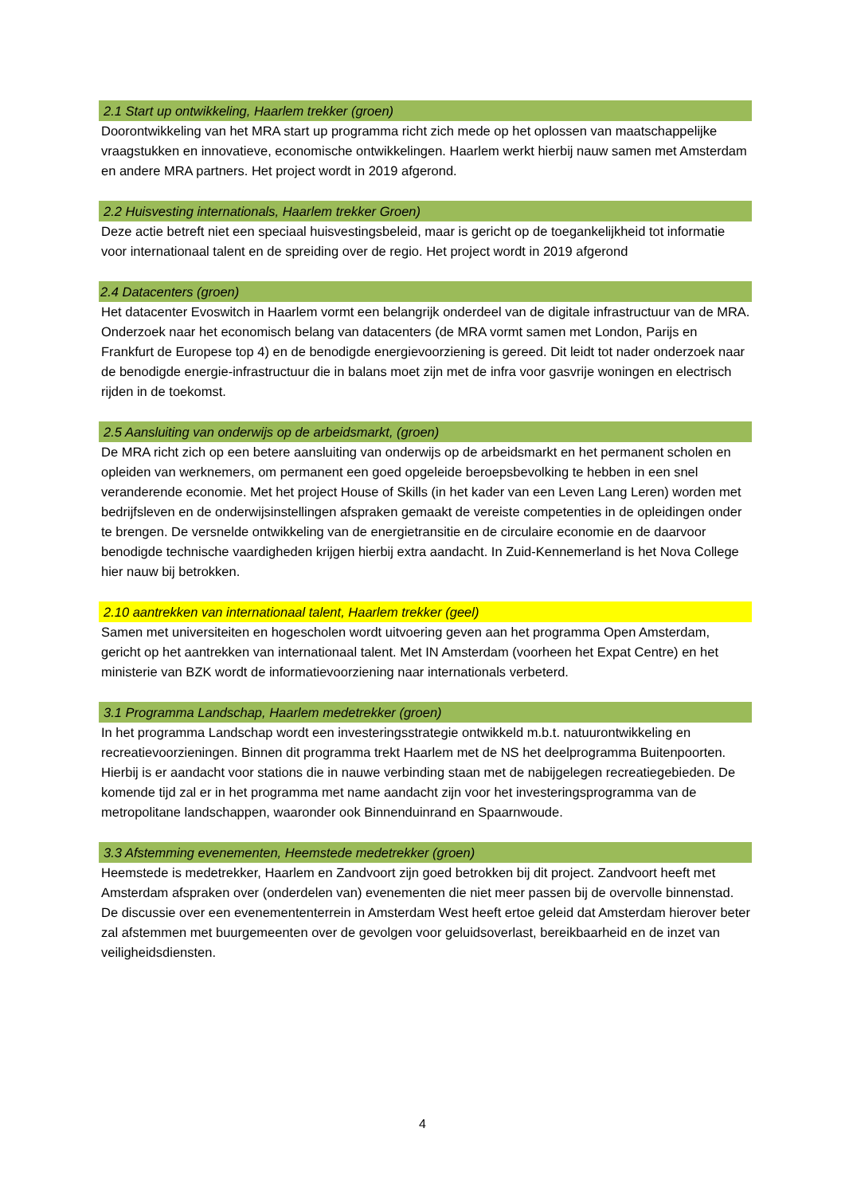2.1 Start up ontwikkeling, Haarlem trekker (groen)
Doorontwikkeling van het MRA start up programma richt zich mede op het oplossen van maatschappelijke vraagstukken en innovatieve, economische ontwikkelingen. Haarlem werkt hierbij nauw samen met Amsterdam en andere MRA partners. Het project wordt in 2019 afgerond.
2.2 Huisvesting internationals, Haarlem trekker Groen)
Deze actie betreft niet een speciaal huisvestingsbeleid, maar is gericht op de toegankelijkheid tot informatie voor internationaal talent en de spreiding over de regio. Het project wordt in 2019 afgerond
2.4 Datacenters (groen)
Het datacenter Evoswitch in Haarlem vormt een belangrijk onderdeel van de digitale infrastructuur van de MRA. Onderzoek naar het economisch belang van datacenters (de MRA vormt samen met London, Parijs en Frankfurt de Europese top 4) en de benodigde energievoorziening is gereed. Dit leidt tot nader onderzoek naar de benodigde energie-infrastructuur die in balans moet zijn met de infra voor gasvrije woningen en electrisch rijden in de toekomst.
2.5 Aansluiting van onderwijs op de arbeidsmarkt, (groen)
De MRA richt zich op een betere aansluiting van onderwijs op de arbeidsmarkt en het permanent scholen en opleiden van werknemers, om permanent een goed opgeleide beroepsbevolking te hebben in een snel veranderende economie. Met het project House of Skills (in het kader van een Leven Lang Leren) worden met bedrijfsleven en de onderwijsinstellingen afspraken gemaakt de vereiste competenties in de opleidingen onder te brengen. De versnelde ontwikkeling van de energietransitie en de circulaire economie en de daarvoor benodigde technische vaardigheden krijgen hierbij extra aandacht. In Zuid-Kennemerland is het Nova College hier nauw bij betrokken.
2.10 aantrekken van internationaal talent, Haarlem trekker (geel)
Samen met universiteiten en hogescholen wordt uitvoering geven aan het programma Open Amsterdam, gericht op het aantrekken van internationaal talent. Met IN Amsterdam (voorheen het Expat Centre) en het ministerie van BZK wordt de informatievoorziening naar internationals verbeterd.
3.1 Programma Landschap, Haarlem medetrekker (groen)
In het programma Landschap wordt een investeringsstrategie ontwikkeld m.b.t. natuurontwikkeling en recreatievoorzieningen. Binnen dit programma trekt Haarlem met de NS het deelprogramma Buitenpoorten. Hierbij is er aandacht voor stations die in nauwe verbinding staan met de nabijgelegen recreatiegebieden. De komende tijd zal er in het programma met name aandacht zijn voor het investeringsprogramma van de metropolitane landschappen, waaronder ook Binnenduinrand en Spaarnwoude.
3.3 Afstemming evenementen, Heemstede medetrekker (groen)
Heemstede is medetrekker, Haarlem en Zandvoort zijn goed betrokken bij dit project. Zandvoort heeft met Amsterdam afspraken over (onderdelen van) evenementen die niet meer passen bij de overvolle binnenstad. De discussie over een evenemententerrein in Amsterdam West heeft ertoe geleid dat Amsterdam hierover beter zal afstemmen met buurgemeenten over de gevolgen voor geluidsoverlast, bereikbaarheid en de inzet van veiligheidsdiensten.
4